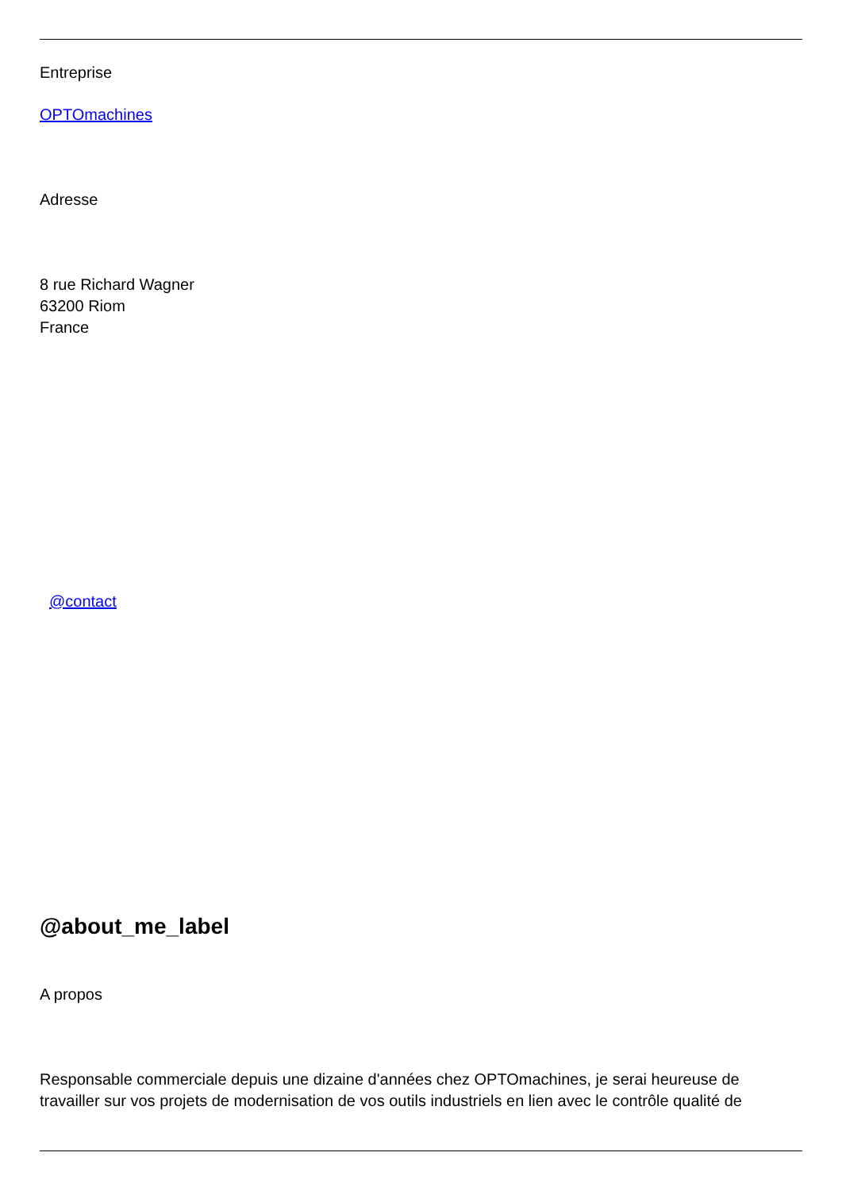Entreprise
OPTOmachines
Adresse
8 rue Richard Wagner
63200 Riom
France
@contact
@about_me_label
A propos
Responsable commerciale depuis une dizaine d'années chez OPTOmachines, je serai heureuse de travailler sur vos projets de modernisation de vos outils industriels en lien avec le contrôle qualité de